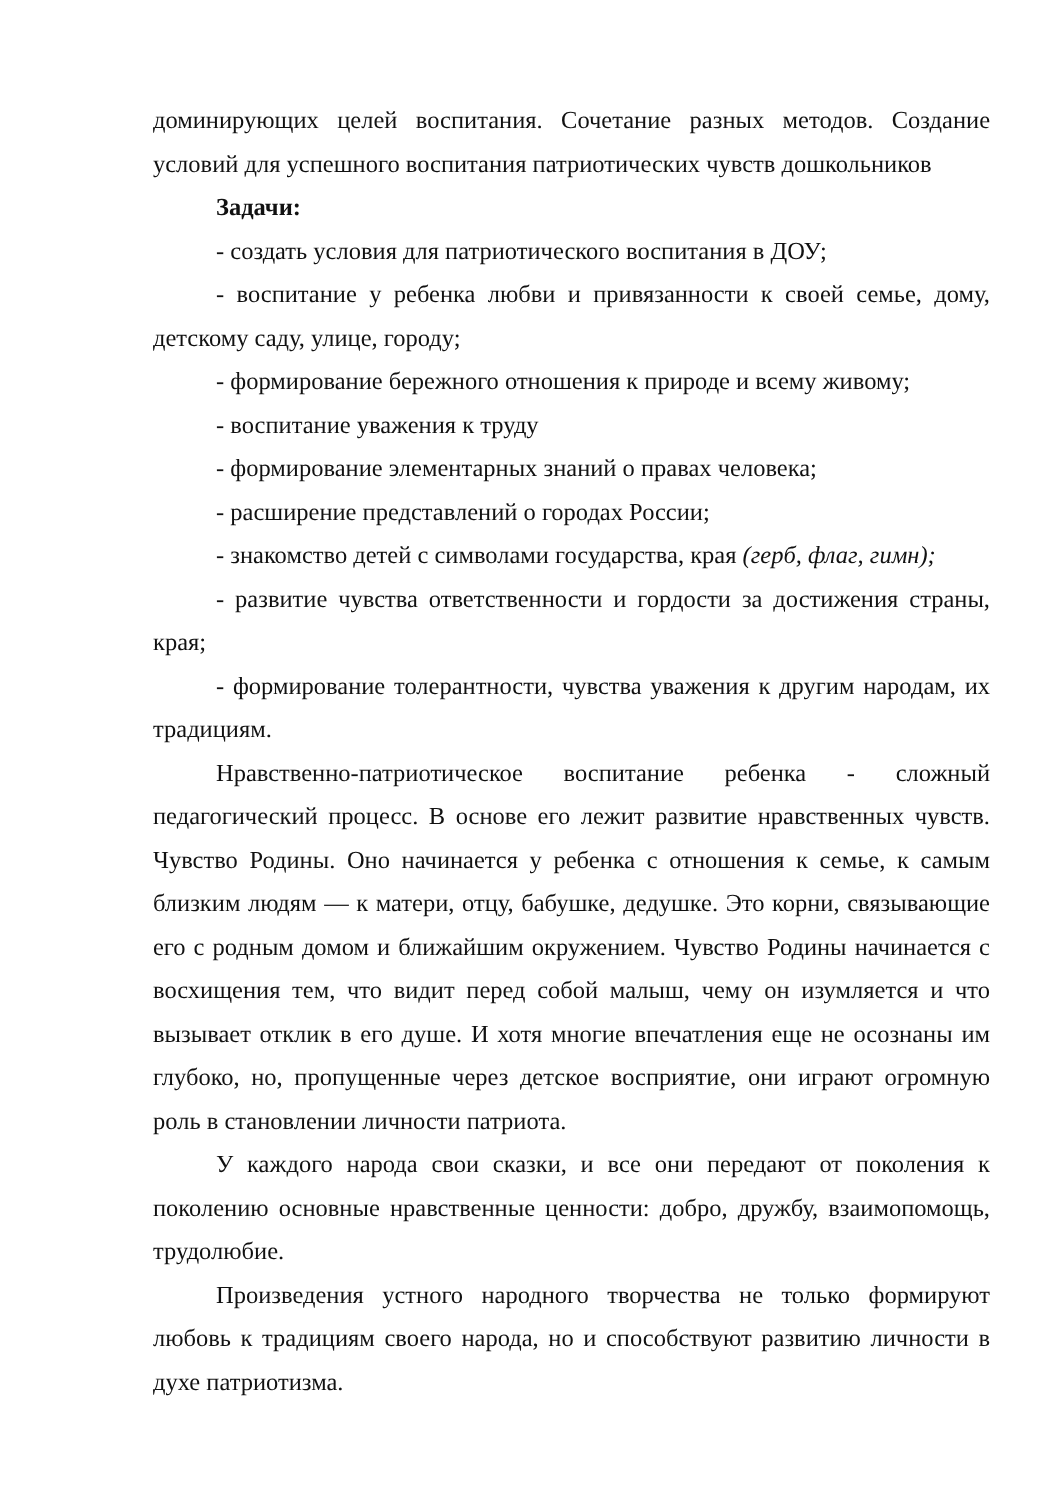доминирующих целей воспитания. Сочетание разных методов. Создание условий для успешного воспитания патриотических чувств дошкольников
Задачи:
- создать условия для патриотического воспитания в ДОУ;
- воспитание у ребенка любви и привязанности к своей семье, дому, детскому саду, улице, городу;
- формирование бережного отношения к природе и всему живому;
- воспитание уважения к труду
- формирование элементарных знаний о правах человека;
- расширение представлений о городах России;
- знакомство детей с символами государства, края (герб, флаг, гимн);
- развитие чувства ответственности и гордости за достижения страны, края;
- формирование толерантности, чувства уважения к другим народам, их традициям.
Нравственно-патриотическое воспитание ребенка - сложный педагогический процесс. В основе его лежит развитие нравственных чувств. Чувство Родины. Оно начинается у ребенка с отношения к семье, к самым близким людям — к матери, отцу, бабушке, дедушке. Это корни, связывающие его с родным домом и ближайшим окружением. Чувство Родины начинается с восхищения тем, что видит перед собой малыш, чему он изумляется и что вызывает отклик в его душе. И хотя многие впечатления еще не осознаны им глубоко, но, пропущенные через детское восприятие, они играют огромную роль в становлении личности патриота.
У каждого народа свои сказки, и все они передают от поколения к поколению основные нравственные ценности: добро, дружбу, взаимопомощь, трудолюбие.
Произведения устного народного творчества не только формируют любовь к традициям своего народа, но и способствуют развитию личности в духе патриотизма.